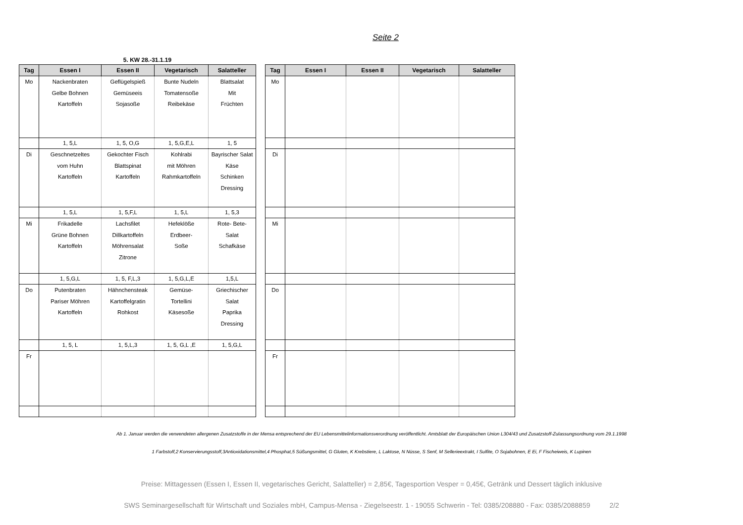Seite 2
5. KW 28.-31.1.19
| Tag | Essen I | Essen II | Vegetarisch | Salatteller |
| --- | --- | --- | --- | --- |
| Mo | Nackenbraten Gelbe Bohnen Kartoffeln | Geflügelspieß Gemüseeis Sojasoße | Bunte Nudeln Tomatensoße Reibekäse | Blattsalat Mit Früchten |
| | 1, 5,L | 1, 5, O,G | 1, 5,G,E,L | 1, 5 |
| Di | Geschnetzeltes vom Huhn Kartoffeln | Gekochter Fisch Blattspinat Kartoffeln | Kohlrabi mit Möhren Rahmkartoffeln | Bayrischer Salat Käse Schinken Dressing |
| | 1, 5,L | 1, 5,F,L | 1, 5,L | 1, 5,3 |
| Mi | Frikadelle Grüne Bohnen Kartoffeln | Lachsfilet Dillkartoffeln Möhrensalat Zitrone | Hefeklöße Erdbeer- Soße | Rote- Bete- Salat Schafkäse |
| | 1, 5,G,L | 1, 5, F,L,3 | 1, 5,G,L,E | 1,5,L |
| Do | Putenbraten Pariser Möhren Kartoffeln | Hähnchensteak Kartoffelgratin Rohkost | Gemüse- Tortellini Käsesoße | Griechischer Salat Paprika Dressing |
| | 1, 5, L | 1, 5,L,3 | 1, 5, G,L ,E | 1, 5,G,L |
| Fr | | | | |
| Tag | Essen I | Essen II | Vegetarisch | Salatteller |
| --- | --- | --- | --- | --- |
| Mo | | | | |
| Di | | | | |
| Mi | | | | |
| Do | | | | |
| Fr | | | | |
Ab 1. Januar werden die verwendeten allergenen Zusatzstoffe in der Mensa entsprechend der EU Lebensmittelinformationsverordnung veröffentlicht. Amtsblatt der Europäischen Union L304/43 und Zusatzstoff-Zulassungsordnung vom 29.1.1998
1 Farbstoff,2 Konservierungsstoff,3Antioxidationsmittel,4 Phosphat,5 Süßungsmittel, G Gluten, K Krebstiere, L Laktose, N Nüsse, S Senf, M Sellerieextrakt, I Sulfite, O Sojabohnen, E Ei, F Fischeiweis, K Lupinen
Preise: Mittagessen (Essen I, Essen II, vegetarisches Gericht, Salatteller) = 2,85€, Tagesportion Vesper = 0,45€, Getränk und Dessert täglich inklusive
SWS Seminargesellschaft für Wirtschaft und Soziales mbH, Campus-Mensa - Ziegelseestr. 1 - 19055 Schwerin - Tel: 0385/208880 - Fax: 0385/2088859 2/2